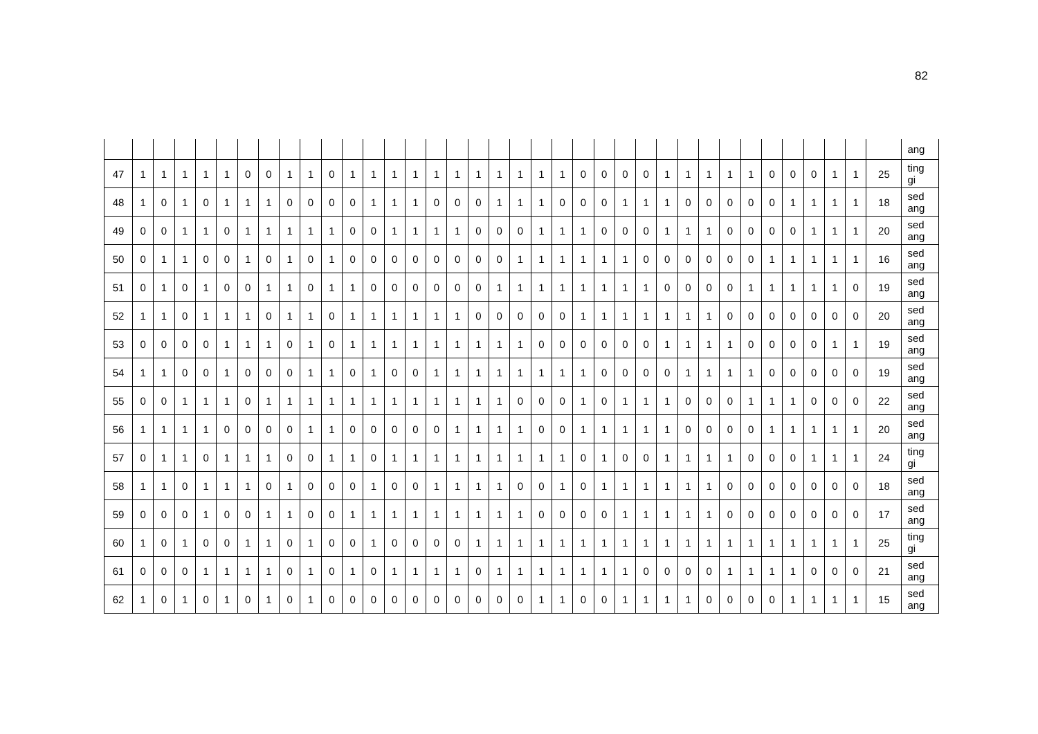82
| | | | | | | | | | | | | | | | | | | | | | | | | | | | | | | | | | | | | | ang |
| 47 | 1 | 1 | 1 | 1 | 1 | 0 | 0 | 1 | 1 | 0 | 1 | 1 | 1 | 1 | 1 | 1 | 1 | 1 | 1 | 1 | 1 | 0 | 0 | 0 | 0 | 1 | 1 | 1 | 1 | 1 | 0 | 0 | 0 | 1 | 1 | 25 | ting gi |
| 48 | 1 | 0 | 1 | 0 | 1 | 1 | 1 | 0 | 0 | 0 | 0 | 1 | 1 | 1 | 0 | 0 | 0 | 1 | 1 | 1 | 0 | 0 | 0 | 1 | 1 | 1 | 0 | 0 | 0 | 0 | 0 | 1 | 1 | 1 | 1 | 18 | sed ang |
| 49 | 0 | 0 | 1 | 1 | 0 | 1 | 1 | 1 | 1 | 1 | 0 | 0 | 1 | 1 | 1 | 1 | 0 | 0 | 0 | 1 | 1 | 1 | 0 | 0 | 0 | 1 | 1 | 1 | 0 | 0 | 0 | 0 | 1 | 1 | 1 | 20 | sed ang |
| 50 | 0 | 1 | 1 | 0 | 0 | 1 | 0 | 1 | 0 | 1 | 0 | 0 | 0 | 0 | 0 | 0 | 0 | 0 | 1 | 1 | 1 | 1 | 1 | 1 | 0 | 0 | 0 | 0 | 0 | 0 | 1 | 1 | 1 | 1 | 1 | 16 | sed ang |
| 51 | 0 | 1 | 0 | 1 | 0 | 0 | 1 | 1 | 0 | 1 | 1 | 0 | 0 | 0 | 0 | 0 | 0 | 1 | 1 | 1 | 1 | 1 | 1 | 1 | 1 | 0 | 0 | 0 | 0 | 1 | 1 | 1 | 1 | 1 | 0 | 19 | sed ang |
| 52 | 1 | 1 | 0 | 1 | 1 | 1 | 0 | 1 | 1 | 0 | 1 | 1 | 1 | 1 | 1 | 1 | 0 | 0 | 0 | 0 | 0 | 1 | 1 | 1 | 1 | 1 | 1 | 1 | 0 | 0 | 0 | 0 | 0 | 0 | 0 | 20 | sed ang |
| 53 | 0 | 0 | 0 | 0 | 1 | 1 | 1 | 0 | 1 | 0 | 1 | 1 | 1 | 1 | 1 | 1 | 1 | 1 | 1 | 0 | 0 | 0 | 0 | 0 | 0 | 1 | 1 | 1 | 1 | 0 | 0 | 0 | 0 | 1 | 1 | 19 | sed ang |
| 54 | 1 | 1 | 0 | 0 | 1 | 0 | 0 | 0 | 1 | 1 | 0 | 1 | 0 | 0 | 1 | 1 | 1 | 1 | 1 | 1 | 1 | 1 | 0 | 0 | 0 | 0 | 1 | 1 | 1 | 1 | 0 | 0 | 0 | 0 | 0 | 19 | sed ang |
| 55 | 0 | 0 | 1 | 1 | 1 | 0 | 1 | 1 | 1 | 1 | 1 | 1 | 1 | 1 | 1 | 1 | 1 | 1 | 0 | 0 | 0 | 1 | 0 | 1 | 1 | 1 | 0 | 0 | 0 | 1 | 1 | 1 | 0 | 0 | 0 | 22 | sed ang |
| 56 | 1 | 1 | 1 | 1 | 0 | 0 | 0 | 0 | 1 | 1 | 0 | 0 | 0 | 0 | 0 | 1 | 1 | 1 | 1 | 0 | 0 | 1 | 1 | 1 | 1 | 1 | 0 | 0 | 0 | 0 | 1 | 1 | 1 | 1 | 1 | 20 | sed ang |
| 57 | 0 | 1 | 1 | 0 | 1 | 1 | 1 | 0 | 0 | 1 | 1 | 0 | 1 | 1 | 1 | 1 | 1 | 1 | 1 | 1 | 1 | 0 | 1 | 0 | 0 | 1 | 1 | 1 | 1 | 0 | 0 | 0 | 1 | 1 | 1 | 24 | ting gi |
| 58 | 1 | 1 | 0 | 1 | 1 | 1 | 0 | 1 | 0 | 0 | 0 | 1 | 0 | 0 | 1 | 1 | 1 | 1 | 0 | 0 | 1 | 0 | 1 | 1 | 1 | 1 | 1 | 1 | 0 | 0 | 0 | 0 | 0 | 0 | 0 | 18 | sed ang |
| 59 | 0 | 0 | 0 | 1 | 0 | 0 | 1 | 1 | 0 | 0 | 1 | 1 | 1 | 1 | 1 | 1 | 1 | 1 | 1 | 0 | 0 | 0 | 0 | 1 | 1 | 1 | 1 | 1 | 0 | 0 | 0 | 0 | 0 | 0 | 0 | 17 | sed ang |
| 60 | 1 | 0 | 1 | 0 | 0 | 1 | 1 | 0 | 1 | 0 | 0 | 1 | 0 | 0 | 0 | 0 | 1 | 1 | 1 | 1 | 1 | 1 | 1 | 1 | 1 | 1 | 1 | 1 | 1 | 1 | 1 | 1 | 1 | 1 | 1 | 25 | ting gi |
| 61 | 0 | 0 | 0 | 1 | 1 | 1 | 1 | 0 | 1 | 0 | 1 | 0 | 1 | 1 | 1 | 1 | 0 | 1 | 1 | 1 | 1 | 1 | 1 | 1 | 0 | 0 | 0 | 0 | 1 | 1 | 1 | 1 | 0 | 0 | 0 | 21 | sed ang |
| 62 | 1 | 0 | 1 | 0 | 1 | 0 | 1 | 0 | 1 | 0 | 0 | 0 | 0 | 0 | 0 | 0 | 0 | 0 | 0 | 1 | 1 | 0 | 0 | 1 | 1 | 1 | 1 | 0 | 0 | 0 | 0 | 1 | 1 | 1 | 1 | 15 | sed ang |